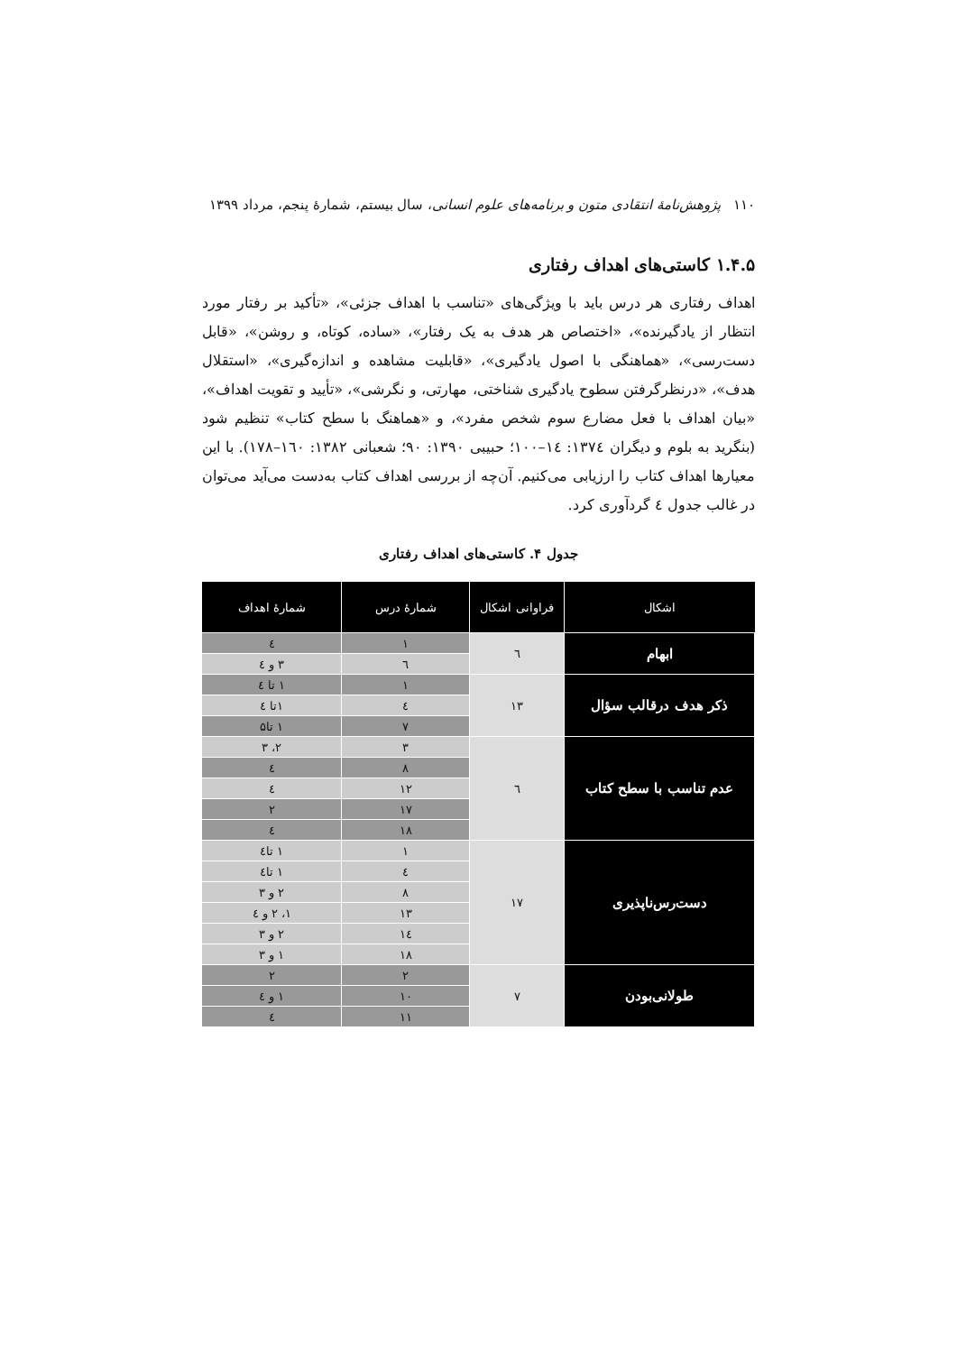۱۱۰ پژوهش‌نامهٔ انتقادی متون و برنامه‌های علوم انسانی، سال بیستم، شمارهٔ پنجم، مرداد ۱۳۹۹
۱.۴.۵ کاستی‌های اهداف رفتاری
اهداف رفتاری هر درس باید با ویژگی‌های «تناسب با اهداف جزئی»، «تأکید بر رفتار مورد انتظار از یادگیرنده»، «اختصاص هر هدف به یک رفتار»، «ساده، کوتاه، و روشن»، «قابل دست‌رسی»، «هماهنگی با اصول یادگیری»، «قابلیت مشاهده و اندازه‌گیری»، «استقلال هدف»، «درنظرگرفتن سطوح یادگیری شناختی، مهارتی، و نگرشی»، «تأیید و تقویت اهداف»، «بیان اهداف با فعل مضارع سوم شخص مفرد»، و «هماهنگ با سطح کتاب» تنظیم شود (بنگرید به بلوم و دیگران ۱۳۷٤: ۱٤–۱۰۰؛ حبیبی ۱۳۹۰: ۹۰؛ شعبانی ۱۳۸۲: ۱٦۰–۱۷۸). با این معیارها اهداف کتاب را ارزیابی می‌کنیم. آن‌چه از بررسی اهداف کتاب به‌دست می‌آید می‌توان در غالب جدول ٤ گردآوری کرد.
جدول ۴. کاستی‌های اهداف رفتاری
| اشکال | فراوانی اشکال | شمارهٔ درس | شمارهٔ اهداف |
| --- | --- | --- | --- |
| ابهام | ٦ | ۱ | ٤ |
| | | ٦ | ۳ و ٤ |
| ذکر هدف درقالب سؤال | ۱۳ | ۱ | ۱ تا ٤ |
| | | ٤ | ۱تا ٤ |
| | | ۷ | ۱ تا۵ |
| عدم تناسب با سطح کتاب | ٦ | ۳ | ۲، ۳ |
| | | ۸ | ٤ |
| | | ۱۲ | ٤ |
| | | ۱۷ | ۲ |
| | | ۱۸ | ٤ |
| دست‌رس‌ناپذیری | ۱۷ | ۱ | ۱ تا٤ |
| | | ٤ | ۱ تا٤ |
| | | ۸ | ۲ و ۳ |
| | | ۱۳ | ۱، ۲ و ٤ |
| | | ۱٤ | ۲ و ۳ |
| | | ۱۸ | ۱ و ۳ |
| طولانی‌بودن | ۷ | ۲ | ۲ |
| | | ۱۰ | ۱ و ٤ |
| | | ۱۱ | ٤ |